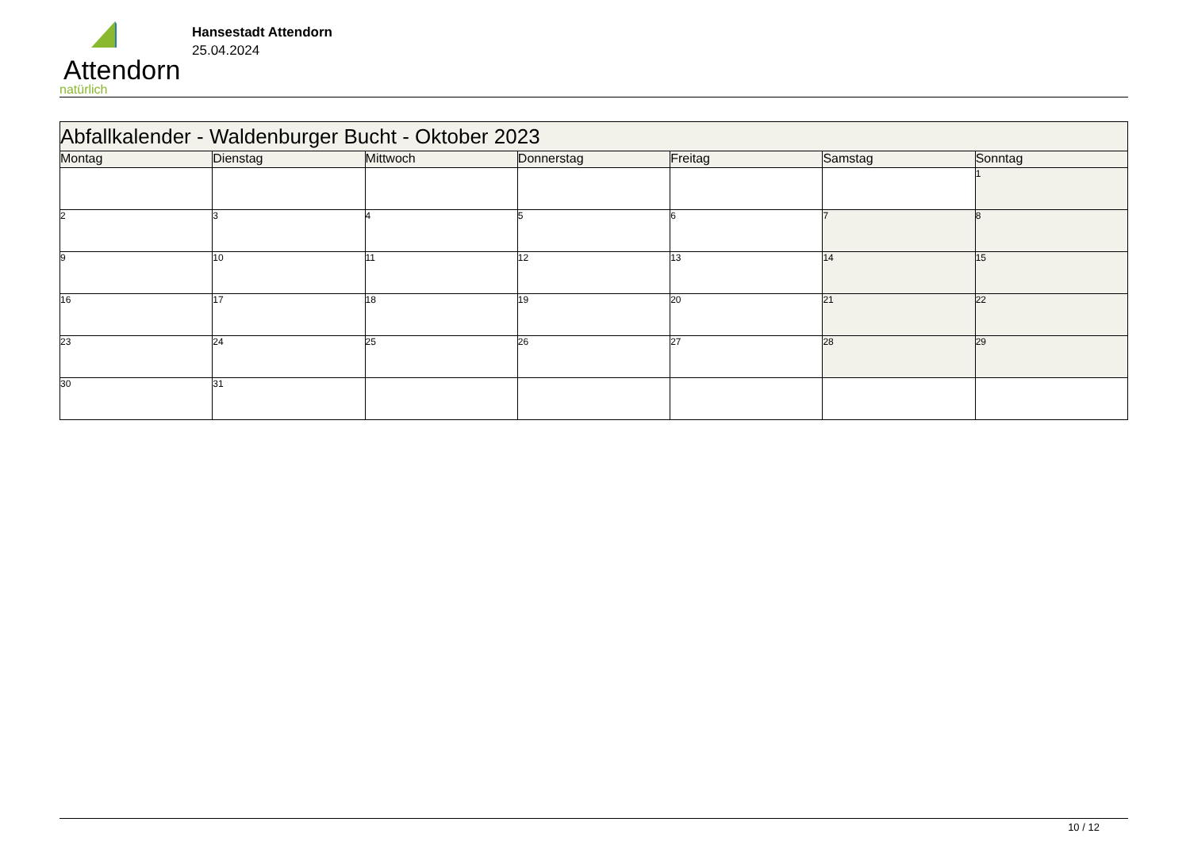Attendorn
natürlich
Hansestadt Attendorn
25.04.2024
| Abfallkalender - Waldenburger Bucht - Oktober 2023 | | | | | | |
| --- | --- | --- | --- | --- | --- | --- |
| Montag | Dienstag | Mittwoch | Donnerstag | Freitag | Samstag | Sonntag |
| | | | | | | 1 |
| 2 | 3 | 4 | 5 | 6 | 7 | 8 |
| 9 | 10 | 11 | 12 | 13 | 14 | 15 |
| 16 | 17 | 18 | 19 | 20 | 21 | 22 |
| 23 | 24 | 25 | 26 | 27 | 28 | 29 |
| 30 | 31 | | | | | |
10 / 12